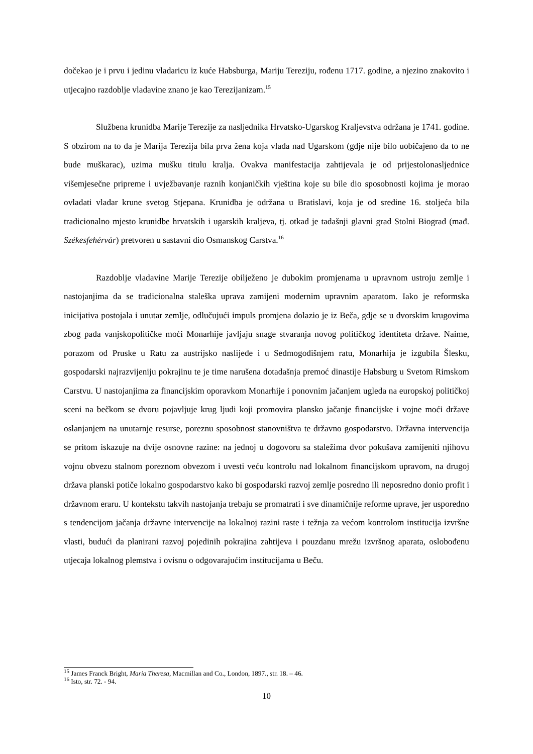dočekao je i prvu i jedinu vladaricu iz kuće Habsburga, Mariju Tereziju, rođenu 1717. godine, a njezino znakovito i utjecajno razdoblje vladavine znano je kao Terezijanizam.<sup>15</sup>
Službena krunidba Marije Terezije za nasljednika Hrvatsko-Ugarskog Kraljevstva održana je 1741. godine. S obzirom na to da je Marija Terezija bila prva žena koja vlada nad Ugarskom (gdje nije bilo uobičajeno da to ne bude muškarac), uzima mušku titulu kralja. Ovakva manifestacija zahtijevala je od prijestolonasljednice višemjesečne pripreme i uvježbavanje raznih konjaničkih vještina koje su bile dio sposobnosti kojima je morao ovladati vladar krune svetog Stjepana. Krunidba je održana u Bratislavi, koja je od sredine 16. stoljeća bila tradicionalno mjesto krunidbe hrvatskih i ugarskih kraljeva, tj. otkad je tadašnji glavni grad Stolni Biograd (mađ. Székesfehérvár) pretvoren u sastavni dio Osmanskog Carstva.<sup>16</sup>
Razdoblje vladavine Marije Terezije obilježeno je dubokim promjenama u upravnom ustroju zemlje i nastojanjima da se tradicionalna staleška uprava zamijeni modernim upravnim aparatom. Iako je reformska inicijativa postojala i unutar zemlje, odlučujući impuls promjena dolazio je iz Beča, gdje se u dvorskim krugovima zbog pada vanjskopolitičke moći Monarhije javljaju snage stvaranja novog političkog identiteta države. Naime, porazom od Pruske u Ratu za austrijsko naslijeđe i u Sedmogodišnjem ratu, Monarhija je izgubila Šlesku, gospodarski najrazvijeniju pokrajinu te je time narušena dotadašnja premoć dinastije Habsburg u Svetom Rimskom Carstvu. U nastojanjima za financijskim oporavkom Monarhije i ponovnim jačanjem ugleda na europskoj političkoj sceni na bečkom se dvoru pojavljuje krug ljudi koji promovira plansko jačanje financijske i vojne moći države oslanjanjem na unutarnje resurse, poreznu sposobnost stanovništva te državno gospodarstvo. Državna intervencija se pritom iskazuje na dvije osnovne razine: na jednoj u dogovoru sa staležima dvor pokušava zamijeniti njihovu vojnu obvezu stalnom poreznom obvezom i uvesti veću kontrolu nad lokalnom financijskom upravom, na drugoj država planski potiče lokalno gospodarstvo kako bi gospodarski razvoj zemlje posredno ili neposredno donio profit i državnom eraru. U kontekstu takvih nastojanja trebaju se promatrati i sve dinamičnije reforme uprave, jer usporedno s tendencijom jačanja državne intervencije na lokalnoj razini raste i težnja za većom kontrolom institucija izvršne vlasti, budući da planirani razvoj pojedinih pokrajina zahtijeva i pouzdanu mrežu izvršnog aparata, oslobođenu utjecaja lokalnog plemstva i ovisnu o odgovarajućim institucijama u Beču.
<sup>15</sup> James Franck Bright, Maria Theresa, Macmillan and Co., London, 1897., str. 18. – 46.
<sup>16</sup> Isto, str. 72. - 94.
10